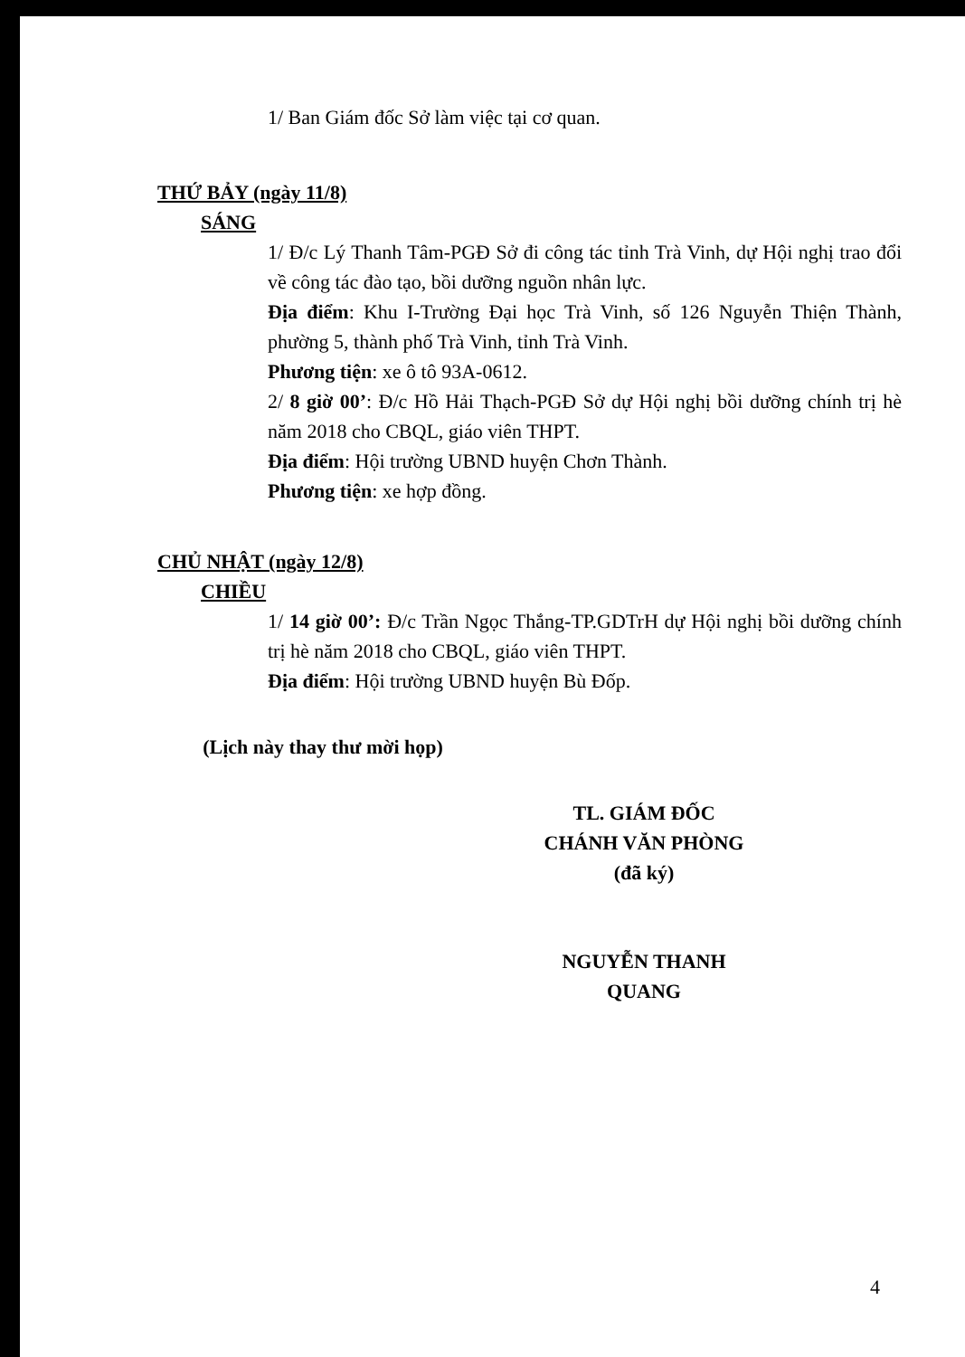1/ Ban Giám đốc Sở làm việc tại cơ quan.
THỨ BẢY (ngày 11/8)
SÁNG
1/ Đ/c Lý Thanh Tâm-PGĐ Sở đi công tác tỉnh Trà Vinh, dự Hội nghị trao đổi về công tác đào tạo, bồi dưỡng nguồn nhân lực.
Địa điểm: Khu I-Trường Đại học Trà Vinh, số 126 Nguyễn Thiện Thành, phường 5, thành phố Trà Vinh, tỉnh Trà Vinh.
Phương tiện: xe ô tô 93A-0612.
2/ 8 giờ 00’: Đ/c Hồ Hải Thạch-PGĐ Sở dự Hội nghị bồi dưỡng chính trị hè năm 2018 cho CBQL, giáo viên THPT.
Địa điểm: Hội trường UBND huyện Chơn Thành.
Phương tiện: xe hợp đồng.
CHỦ NHẬT (ngày 12/8)
CHIỀU
1/ 14 giờ 00’: Đ/c Trần Ngọc Thắng-TP.GDTrH dự Hội nghị bồi dưỡng chính trị hè năm 2018 cho CBQL, giáo viên THPT.
Địa điểm: Hội trường UBND huyện Bù Đốp.
(Lịch này thay thư mời họp)
TL. GIÁM ĐỐC
CHÁNH VĂN PHÒNG
(đã ký)
NGUYỄN THANH QUANG
4